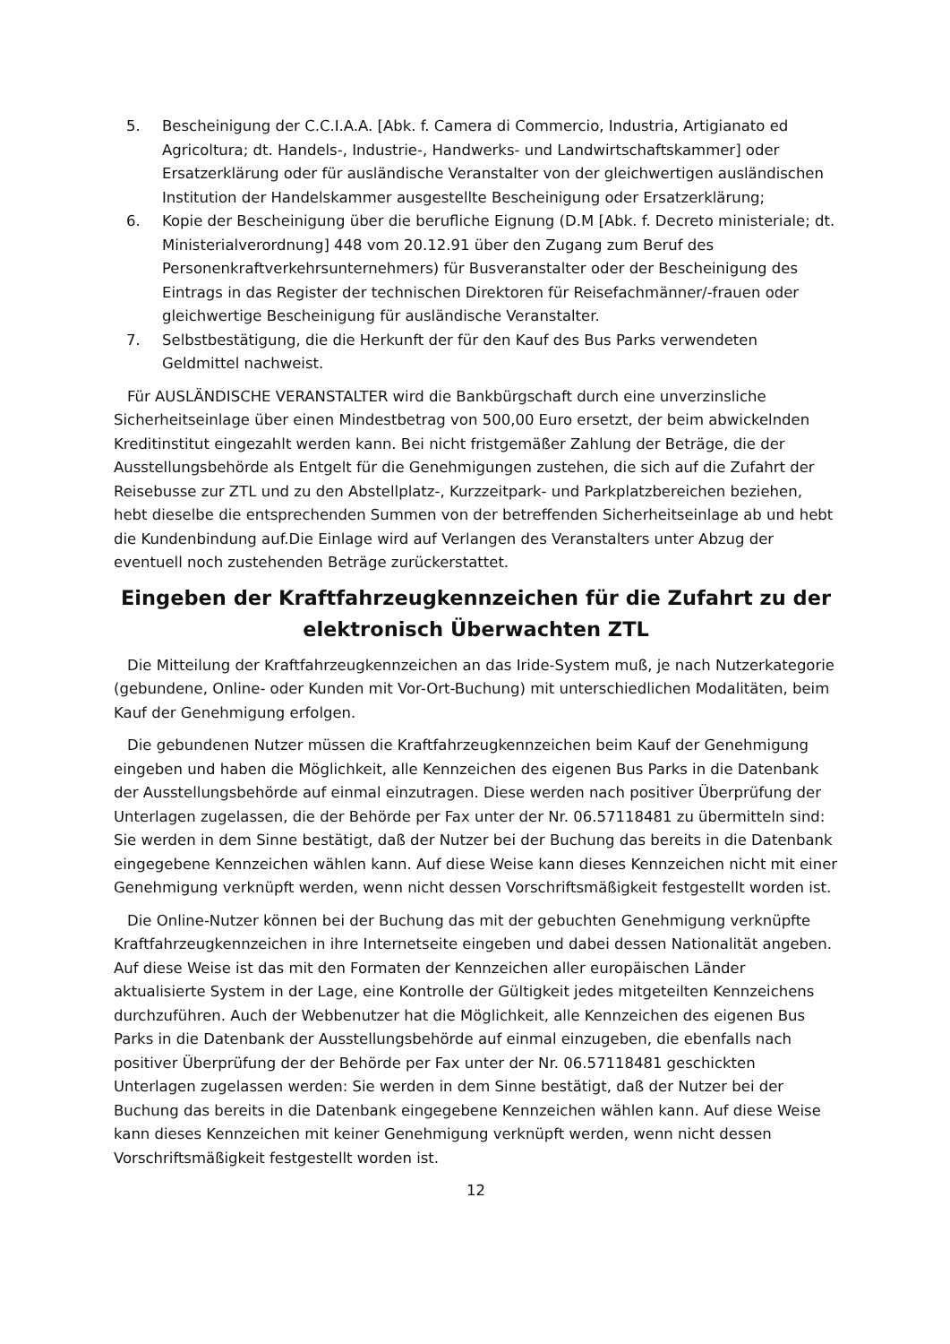5. Bescheinigung der C.C.I.A.A. [Abk. f. Camera di Commercio, Industria, Artigianato ed Agricoltura; dt. Handels-, Industrie-, Handwerks- und Landwirtschaftskammer] oder Ersatzerklärung oder für ausländische Veranstalter von der gleichwertigen ausländischen Institution der Handelskammer ausgestellte Bescheinigung oder Ersatzerklärung;
6. Kopie der Bescheinigung über die berufliche Eignung (D.M [Abk. f. Decreto ministeriale; dt. Ministerialverordnung] 448 vom 20.12.91 über den Zugang zum Beruf des Personenkraftverkehrsunternehmers) für Busveranstalter oder der Bescheinigung des Eintrags in das Register der technischen Direktoren für Reisefachmänner/-frauen oder gleichwertige Bescheinigung für ausländische Veranstalter.
7. Selbstbestätigung, die die Herkunft der für den Kauf des Bus Parks verwendeten Geldmittel nachweist.
Für AUSLÄNDISCHE VERANSTALTER wird die Bankbürgschaft durch eine unverzinsliche Sicherheitseinlage über einen Mindestbetrag von 500,00 Euro ersetzt, der beim abwickelnden Kreditinstitut eingezahlt werden kann. Bei nicht fristgemäßer Zahlung der Beträge, die der Ausstellungsbehörde als Entgelt für die Genehmigungen zustehen, die sich auf die Zufahrt der Reisebusse zur ZTL und zu den Abstellplatz-, Kurzzeitpark- und Parkplatzbereichen beziehen, hebt dieselbe die entsprechenden Summen von der betreffenden Sicherheitseinlage ab und hebt die Kundenbindung auf.Die Einlage wird auf Verlangen des Veranstalters unter Abzug der eventuell noch zustehenden Beträge zurückerstattet.
Eingeben der Kraftfahrzeugkennzeichen für die Zufahrt zu der elektronisch Überwachten ZTL
Die Mitteilung der Kraftfahrzeugkennzeichen an das Iride-System muß, je nach Nutzerkategorie (gebundene, Online- oder Kunden mit Vor-Ort-Buchung) mit unterschiedlichen Modalitäten, beim Kauf der Genehmigung erfolgen.
Die gebundenen Nutzer müssen die Kraftfahrzeugkennzeichen beim Kauf der Genehmigung eingeben und haben die Möglichkeit, alle Kennzeichen des eigenen Bus Parks in die Datenbank der Ausstellungsbehörde auf einmal einzutragen. Diese werden nach positiver Überprüfung der Unterlagen zugelassen, die der Behörde per Fax unter der Nr. 06.57118481 zu übermitteln sind: Sie werden in dem Sinne bestätigt, daß der Nutzer bei der Buchung das bereits in die Datenbank eingegebene Kennzeichen wählen kann. Auf diese Weise kann dieses Kennzeichen nicht mit einer Genehmigung verknüpft werden, wenn nicht dessen Vorschriftsmäßigkeit festgestellt worden ist.
Die Online-Nutzer können bei der Buchung das mit der gebuchten Genehmigung verknüpfte Kraftfahrzeugkennzeichen in ihre Internetseite eingeben und dabei dessen Nationalität angeben. Auf diese Weise ist das mit den Formaten der Kennzeichen aller europäischen Länder aktualisierte System in der Lage, eine Kontrolle der Gültigkeit jedes mitgeteilten Kennzeichens durchzuführen. Auch der Webbenutzer hat die Möglichkeit, alle Kennzeichen des eigenen Bus Parks in die Datenbank der Ausstellungsbehörde auf einmal einzugeben, die ebenfalls nach positiver Überprüfung der der Behörde per Fax unter der Nr. 06.57118481 geschickten Unterlagen zugelassen werden: Sie werden in dem Sinne bestätigt, daß der Nutzer bei der Buchung das bereits in die Datenbank eingegebene Kennzeichen wählen kann. Auf diese Weise kann dieses Kennzeichen mit keiner Genehmigung verknüpft werden, wenn nicht dessen Vorschriftsmäßigkeit festgestellt worden ist.
12